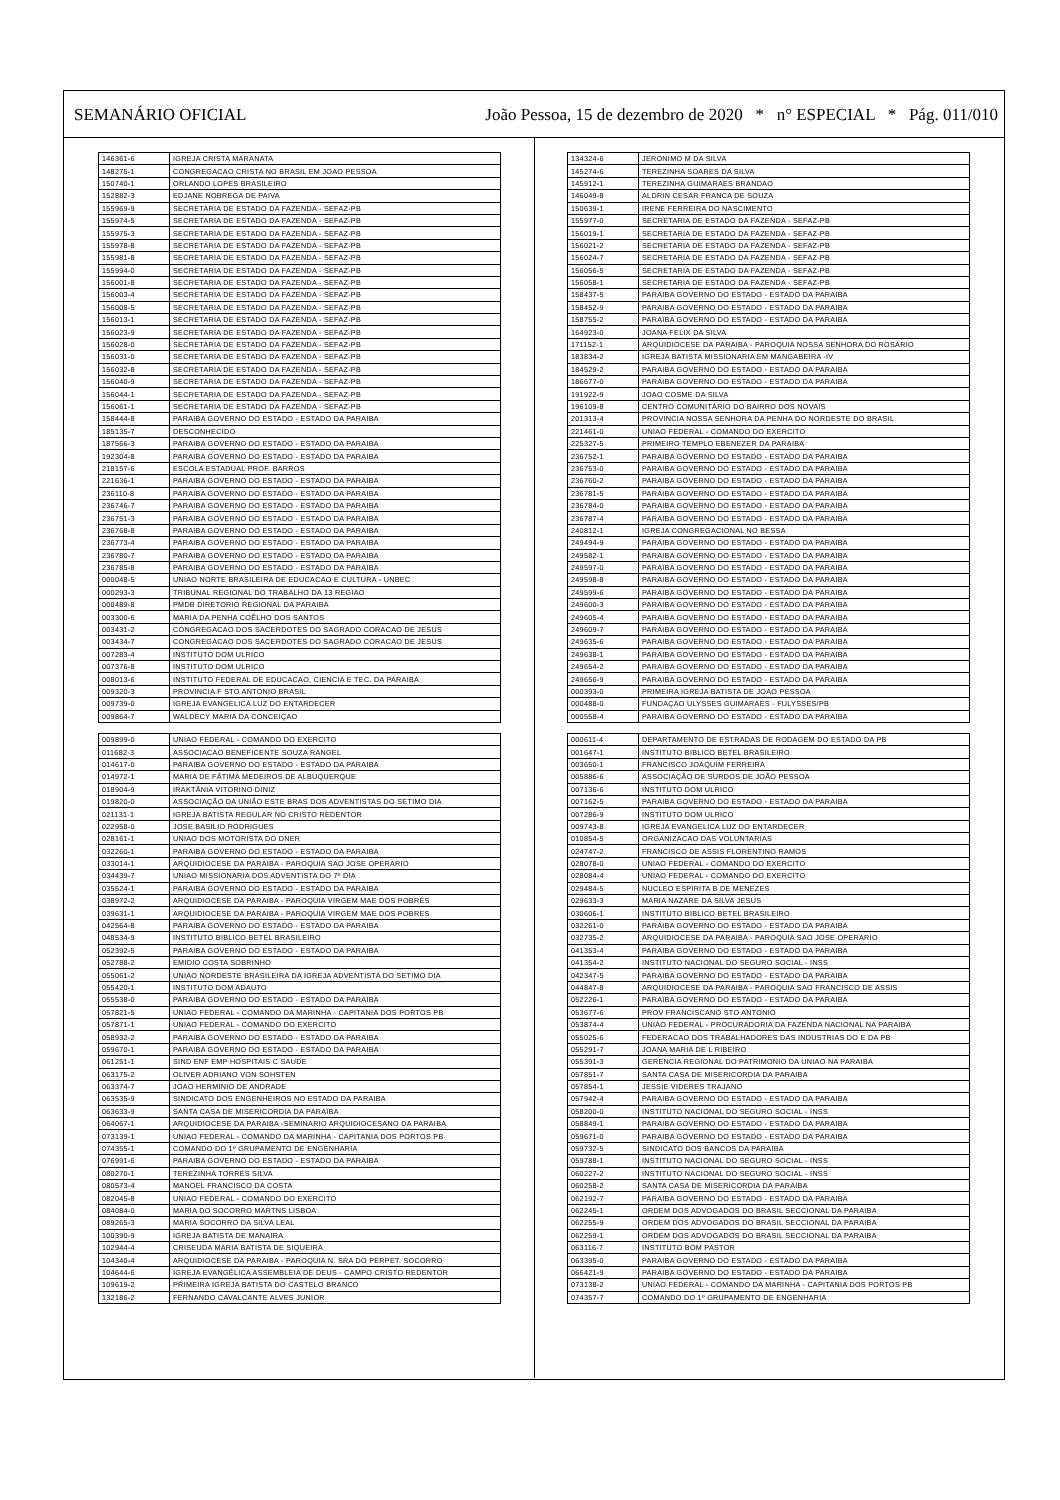SEMANÁRIO OFICIAL João Pessoa, 15 de dezembro de 2020 * n° ESPECIAL * Pág. 011/010
| 146361-6 | IGREJA CRISTA MARANATA |
| 148275-1 | CONGREGACAO CRISTA NO BRASIL EM JOAO PESSOA |
| 150740-1 | ORLANDO LOPES BRASILEIRO |
| 152882-3 | EDJANE NOBREGA DE PAIVA |
| 155969-9 | SECRETARIA DE ESTADO DA FAZENDA - SEFAZ-PB |
| 155974-5 | SECRETARIA DE ESTADO DA FAZENDA - SEFAZ-PB |
| 155975-3 | SECRETARIA DE ESTADO DA FAZENDA - SEFAZ-PB |
| 155978-8 | SECRETARIA DE ESTADO DA FAZENDA - SEFAZ-PB |
| 155981-8 | SECRETARIA DE ESTADO DA FAZENDA - SEFAZ-PB |
| 155994-0 | SECRETARIA DE ESTADO DA FAZENDA - SEFAZ-PB |
| 156001-8 | SECRETARIA DE ESTADO DA FAZENDA - SEFAZ-PB |
| 156003-4 | SECRETARIA DE ESTADO DA FAZENDA - SEFAZ-PB |
| 156008-5 | SECRETARIA DE ESTADO DA FAZENDA - SEFAZ-PB |
| 156013-1 | SECRETARIA DE ESTADO DA FAZENDA - SEFAZ-PB |
| 156023-9 | SECRETARIA DE ESTADO DA FAZENDA - SEFAZ-PB |
| 156028-0 | SECRETARIA DE ESTADO DA FAZENDA - SEFAZ-PB |
| 156031-0 | SECRETARIA DE ESTADO DA FAZENDA - SEFAZ-PB |
| 156032-8 | SECRETARIA DE ESTADO DA FAZENDA - SEFAZ-PB |
| 156040-9 | SECRETARIA DE ESTADO DA FAZENDA - SEFAZ-PB |
| 156044-1 | SECRETARIA DE ESTADO DA FAZENDA - SEFAZ-PB |
| 156061-1 | SECRETARIA DE ESTADO DA FAZENDA - SEFAZ-PB |
| 158444-8 | PARAIBA GOVERNO DO ESTADO - ESTADO DA PARAIBA |
| 185135-7 | DESCONHECIDO |
| 187566-3 | PARAIBA GOVERNO DO ESTADO - ESTADO DA PARAIBA |
| 192304-8 | PARAIBA GOVERNO DO ESTADO - ESTADO DA PARAIBA |
| 218157-6 | ESCOLA ESTADUAL PROF. BARROS |
| 221636-1 | PARAIBA GOVERNO DO ESTADO - ESTADO DA PARAIBA |
| 236110-8 | PARAIBA GOVERNO DO ESTADO - ESTADO DA PARAIBA |
| 236746-7 | PARAIBA GOVERNO DO ESTADO - ESTADO DA PARAIBA |
| 236751-3 | PARAIBA GOVERNO DO ESTADO - ESTADO DA PARAIBA |
| 236768-8 | PARAIBA GOVERNO DO ESTADO - ESTADO DA PARAIBA |
| 236773-4 | PARAIBA GOVERNO DO ESTADO - ESTADO DA PARAIBA |
| 236780-7 | PARAIBA GOVERNO DO ESTADO - ESTADO DA PARAIBA |
| 236785-8 | PARAIBA GOVERNO DO ESTADO - ESTADO DA PARAIBA |
| 000048-5 | UNIAO NORTE BRASILEIRA DE EDUCACAO E CULTURA - UNBEC |
| 000293-3 | TRIBUNAL REGIONAL DO TRABALHO DA 13 REGIAO |
| 000489-8 | PMDB DIRETORIO REGIONAL DA PARAIBA |
| 003300-6 | MARIA DA PENHA COÊLHO DOS SANTOS |
| 003431-2 | CONGREGACAO DOS SACERDOTES DO SAGRADO CORACAO DE JESUS |
| 003434-7 | CONGREGACAO DOS SACERDOTES DO SAGRADO CORACAO DE JESUS |
| 007283-4 | INSTITUTO DOM ULRICO |
| 007376-8 | INSTITUTO DOM ULRICO |
| 008013-6 | INSTITUTO FEDERAL DE EDUCACAO, CIENCIA E TEC. DA PARAIBA |
| 009320-3 | PROVINCIA F STO ANTONIO BRASIL |
| 009739-0 | IGREJA EVANGELICA LUZ DO ENTARDECER |
| 009864-7 | WALDECY MARIA DA CONCEIÇAO |
| 009899-0 | UNIAO FEDERAL - COMANDO DO EXERCITO |
| 011682-3 | ASSOCIACAO BENEFICENTE SOUZA RANGEL |
| 014617-0 | PARAIBA GOVERNO DO ESTADO - ESTADO DA PARAIBA |
| 014972-1 | MARIA DE FÁTIMA MEDEIROS DE ALBUQUERQUE |
| 018904-9 | IRAKTÂNIA VITORINO DINIZ |
| 019820-0 | ASSOCIAÇÃO DA UNIÃO ESTE BRAS DOS ADVENTISTAS DO SETIMO DIA |
| 021131-1 | IGREJA BATISTA REGULAR NO CRISTO REDENTOR |
| 022958-0 | JOSE BASILIO RODRIGUES |
| 028161-1 | UNIAO DOS MOTORISTA DO DNER |
| 032260-1 | PARAIBA GOVERNO DO ESTADO - ESTADO DA PARAIBA |
| 033014-1 | ARQUIDIOCESE DA PARAIBA - PAROQUIA SAO JOSE OPERARIO |
| 034439-7 | UNIAO MISSIONARIA DOS ADVENTISTA DO 7º DIA |
| 035524-1 | PARAIBA GOVERNO DO ESTADO - ESTADO DA PARAIBA |
| 038972-2 | ARQUIDIOCESE DA PARAIBA - PAROQUIA VIRGEM MAE DOS POBRES |
| 039631-1 | ARQUIDIOCESE DA PARAIBA - PAROQUIA VIRGEM MAE DOS POBRES |
| 042564-8 | PARAIBA GOVERNO DO ESTADO - ESTADO DA PARAIBA |
| 048534-9 | INSTITUTO BIBLICO BETEL BRASILEIRO |
| 052392-5 | PARAIBA GOVERNO DO ESTADO - ESTADO DA PARAIBA |
| 052788-2 | EMIDIO COSTA SOBRINHO |
| 055061-2 | UNIAO NORDESTE BRASILEIRA DA IGREJA ADVENTISTA DO SETIMO DIA |
| 055420-1 | INSTITUTO DOM ADAUTO |
| 055538-0 | PARAIBA GOVERNO DO ESTADO - ESTADO DA PARAIBA |
| 057821-5 | UNIAO FEDERAL - COMANDO DA MARINHA - CAPITANIA DOS PORTOS PB |
| 057871-1 | UNIAO FEDERAL - COMANDO DO EXERCITO |
| 058932-2 | PARAIBA GOVERNO DO ESTADO - ESTADO DA PARAIBA |
| 059670-1 | PARAIBA GOVERNO DO ESTADO - ESTADO DA PARAIBA |
| 061251-1 | SIND ENF EMP HOSPITAIS C SAUDE |
| 063175-2 | OLIVER ADRIANO VON SOHSTEN |
| 063374-7 | JOAO HERMINIO DE ANDRADE |
| 063535-9 | SINDICATO DOS ENGENHEIROS NO ESTADO DA PARAIBA |
| 063633-9 | SANTA CASA DE MISERICORDIA DA PARAIBA |
| 064067-1 | ARQUIDIOCESE DA PARAIBA -SEMINARIO ARQUIDIOCESANO DA PARAIBA |
| 073139-1 | UNIAO FEDERAL - COMANDO DA MARINHA - CAPITANIA DOS PORTOS PB |
| 074355-1 | COMANDO DO 1º GRUPAMENTO DE ENGENHARIA |
| 076991-6 | PARAIBA GOVERNO DO ESTADO - ESTADO DA PARAIBA |
| 080270-1 | TEREZINHA TORRES SILVA |
| 080573-4 | MANOEL FRANCISCO DA COSTA |
| 082045-8 | UNIAO FEDERAL - COMANDO DO EXERCITO |
| 084084-0 | MARIA DO SOCORRO MARTNS LISBOA |
| 089265-3 | MARIA SOCORRO DA SILVA LEAL |
| 100390-9 | IGREJA BATISTA DE MANAIRA |
| 102944-4 | CRISEUDA MARIA BATISTA DE SIQUEIRA |
| 104340-4 | ARQUIDIOCESE DA PARAIBA - PAROQUIA N. SRA DO PERPET. SOCORRO |
| 104644-6 | IGREJA EVANGÉLICA ASSEMBLEIA DE DEUS - CAMPO CRISTO REDENTOR |
| 109619-2 | PRIMEIRA IGREJA BATISTA DO CASTELO BRANCO |
| 132186-2 | FERNANDO CAVALCANTE ALVES JUNIOR |
| 134324-6 | JERONIMO M DA SILVA |
| 145274-6 | TEREZINHA SOARES DA SILVA |
| 145912-1 | TEREZINHA GUIMARAES BRANDAO |
| 146049-8 | ALDRIN CESAR FRANCA DE SOUZA |
| 150639-1 | IRENE FERREIRA DO NASCIMENTO |
| 155977-0 | SECRETARIA DE ESTADO DA FAZENDA - SEFAZ-PB |
| 156019-1 | SECRETARIA DE ESTADO DA FAZENDA - SEFAZ-PB |
| 156021-2 | SECRETARIA DE ESTADO DA FAZENDA - SEFAZ-PB |
| 156024-7 | SECRETARIA DE ESTADO DA FAZENDA - SEFAZ-PB |
| 156056-5 | SECRETARIA DE ESTADO DA FAZENDA - SEFAZ-PB |
| 156058-1 | SECRETARIA DE ESTADO DA FAZENDA - SEFAZ-PB |
| 158437-5 | PARAIBA GOVERNO DO ESTADO - ESTADO DA PARAIBA |
| 158452-9 | PARAIBA GOVERNO DO ESTADO - ESTADO DA PARAIBA |
| 158755-2 | PARAIBA GOVERNO DO ESTADO - ESTADO DA PARAIBA |
| 164923-0 | JOANA FELIX DA SILVA |
| 171152-1 | ARQUIDIOCESE DA PARAIBA - PAROQUIA NOSSA SENHORA DO ROSARIO |
| 183834-2 | IGREJA BATISTA MISSIONARIA EM MANGABEIRA -IV |
| 184529-2 | PARAIBA GOVERNO DO ESTADO - ESTADO DA PARAIBA |
| 186677-0 | PARAIBA GOVERNO DO ESTADO - ESTADO DA PARAIBA |
| 191922-9 | JOAO COSME DA SILVA |
| 196109-8 | CENTRO COMUNITÁRIO DO BAIRRO DOS NOVAIS |
| 201313-4 | PROVINCIA NOSSA SENHORA DA PENHA DO NORDESTE DO BRASIL |
| 221461-0 | UNIAO FEDERAL - COMANDO DO EXERCITO |
| 225327-5 | PRIMEIRO TEMPLO EBENEZER DA PARAIBA |
| 236752-1 | PARAIBA GOVERNO DO ESTADO - ESTADO DA PARAIBA |
| 236753-0 | PARAIBA GOVERNO DO ESTADO - ESTADO DA PARAIBA |
| 236760-2 | PARAIBA GOVERNO DO ESTADO - ESTADO DA PARAIBA |
| 236781-5 | PARAIBA GOVERNO DO ESTADO - ESTADO DA PARAIBA |
| 236784-0 | PARAIBA GOVERNO DO ESTADO - ESTADO DA PARAIBA |
| 236787-4 | PARAIBA GOVERNO DO ESTADO - ESTADO DA PARAIBA |
| 240812-1 | IGREJA CONGREGACIONAL NO BESSA |
| 249494-9 | PARAIBA GOVERNO DO ESTADO - ESTADO DA PARAIBA |
| 249582-1 | PARAIBA GOVERNO DO ESTADO - ESTADO DA PARAIBA |
| 249597-0 | PARAIBA GOVERNO DO ESTADO - ESTADO DA PARAIBA |
| 249598-8 | PARAIBA GOVERNO DO ESTADO - ESTADO DA PARAIBA |
| 249599-6 | PARAIBA GOVERNO DO ESTADO - ESTADO DA PARAIBA |
| 249600-3 | PARAIBA GOVERNO DO ESTADO - ESTADO DA PARAIBA |
| 249605-4 | PARAIBA GOVERNO DO ESTADO - ESTADO DA PARAIBA |
| 249609-7 | PARAIBA GOVERNO DO ESTADO - ESTADO DA PARAIBA |
| 249635-6 | PARAIBA GOVERNO DO ESTADO - ESTADO DA PARAIBA |
| 249638-1 | PARAIBA GOVERNO DO ESTADO - ESTADO DA PARAIBA |
| 249654-2 | PARAIBA GOVERNO DO ESTADO - ESTADO DA PARAIBA |
| 249656-9 | PARAIBA GOVERNO DO ESTADO - ESTADO DA PARAIBA |
| 000393-0 | PRIMEIRA IGREJA BATISTA DE JOAO PESSOA |
| 000488-0 | FUNDAÇAO ULYSSES GUIMARAES - FULYSSES/PB |
| 000558-4 | PARAIBA GOVERNO DO ESTADO - ESTADO DA PARAIBA |
| 000611-4 | DEPARTAMENTO DE ESTRADAS DE RODAGEM DO ESTADO DA PB |
| 001647-1 | INSTITUTO BIBLICO BETEL BRASILEIRO |
| 003650-1 | FRANCISCO JOAQUIM FERREIRA |
| 005886-6 | ASSOCIAÇÃO DE SURDOS DE JOÃO PESSOA |
| 007136-6 | INSTITUTO DOM ULRICO |
| 007162-5 | PARAIBA GOVERNO DO ESTADO - ESTADO DA PARAIBA |
| 007286-9 | INSTITUTO DOM ULRICO |
| 009743-8 | IGREJA EVANGELICA LUZ DO ENTARDECER |
| 010854-5 | ORGANIZACAO DAS VOLUNTARIAS |
| 024747-2 | FRANCISCO DE ASSIS FLORENTINO RAMOS |
| 028078-0 | UNIAO FEDERAL - COMANDO DO EXERCITO |
| 028084-4 | UNIAO FEDERAL - COMANDO DO EXERCITO |
| 029484-5 | NUCLEO ESPIRITA B DE MENEZES |
| 029633-3 | MARIA NAZARE DA SILVA JESUS |
| 030606-1 | INSTITUTO BIBLICO BETEL BRASILEIRO |
| 032261-0 | PARAIBA GOVERNO DO ESTADO - ESTADO DA PARAIBA |
| 032735-2 | ARQUIDIOCESE DA PARAIBA - PAROQUIA SAO JOSE OPERARIO |
| 041353-4 | PARAIBA GOVERNO DO ESTADO - ESTADO DA PARAIBA |
| 041354-2 | INSTITUTO NACIONAL DO SEGURO SOCIAL - INSS |
| 042347-5 | PARAIBA GOVERNO DO ESTADO - ESTADO DA PARAIBA |
| 044847-8 | ARQUIDIOCESE DA PARAIBA - PAROQUIA SAO FRANCISCO DE ASSIS |
| 052226-1 | PARAIBA GOVERNO DO ESTADO - ESTADO DA PARAIBA |
| 053677-6 | PROV FRANCISCANO STO ANTONIO |
| 053874-4 | UNIAO FEDERAL - PROCURADORIA DA FAZENDA NACIONAL NA PARAIBA |
| 055025-6 | FEDERACAO DOS TRABALHADORES DAS INDUSTRIAS DO E DA PB |
| 055291-7 | JOANA MARIA DE L RIBEIRO |
| 055391-3 | GERENCIA REGIONAL DO PATRIMONIO DA UNIAO NA PARAIBA |
| 057851-7 | SANTA CASA DE MISERICORDIA DA PARAIBA |
| 057854-1 | JESSIE VIDERES TRAJANO |
| 057942-4 | PARAIBA GOVERNO DO ESTADO - ESTADO DA PARAIBA |
| 058200-0 | INSTITUTO NACIONAL DO SEGURO SOCIAL - INSS |
| 058849-1 | PARAIBA GOVERNO DO ESTADO - ESTADO DA PARAIBA |
| 059671-0 | PARAIBA GOVERNO DO ESTADO - ESTADO DA PARAIBA |
| 059732-5 | SINDICATO DOS BANCOS DA PARAIBA |
| 059788-1 | INSTITUTO NACIONAL DO SEGURO SOCIAL - INSS |
| 060227-2 | INSTITUTO NACIONAL DO SEGURO SOCIAL - INSS |
| 060258-2 | SANTA CASA DE MISERICORDIA DA PARAIBA |
| 062192-7 | PARAIBA GOVERNO DO ESTADO - ESTADO DA PARAIBA |
| 062245-1 | ORDEM DOS ADVOGADOS DO BRASIL SECCIONAL DA PARAIBA |
| 062255-9 | ORDEM DOS ADVOGADOS DO BRASIL SECCIONAL DA PARAIBA |
| 062259-1 | ORDEM DOS ADVOGADOS DO BRASIL SECCIONAL DA PARAIBA |
| 063116-7 | INSTITUTO BOM PASTOR |
| 063395-0 | PARAIBA GOVERNO DO ESTADO - ESTADO DA PARAIBA |
| 066421-9 | PARAIBA GOVERNO DO ESTADO - ESTADO DA PARAIBA |
| 073138-2 | UNIAO FEDERAL - COMANDO DA MARINHA - CAPITANIA DOS PORTOS PB |
| 074357-7 | COMANDO DO 1º GRUPAMENTO DE ENGENHARIA |